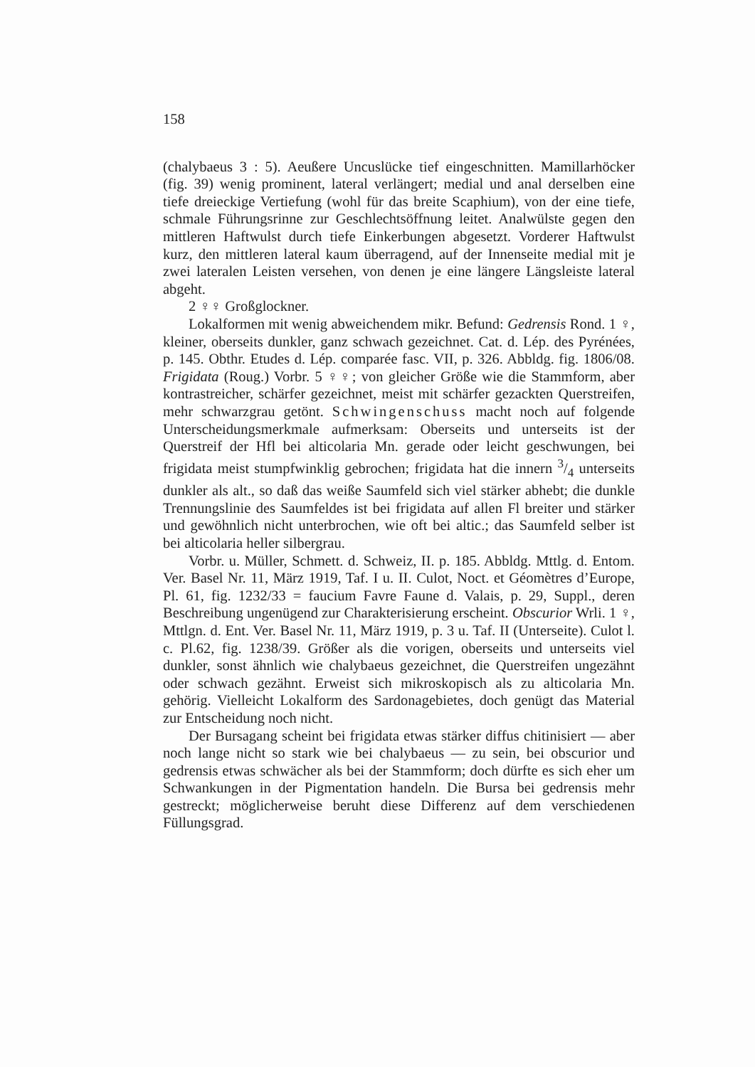158
(chalybaeus 3 : 5). Aeußere Uncuslücke tief eingeschnitten. Mamillarhöcker (fig. 39) wenig prominent, lateral verlängert; medial und anal derselben eine tiefe dreieckige Vertiefung (wohl für das breite Scaphium), von der eine tiefe, schmale Führungsrinne zur Geschlechtsöffnung leitet. Analwülste gegen den mittleren Haftwulst durch tiefe Einkerbungen abgesetzt. Vorderer Haftwulst kurz, den mittleren lateral kaum überragend, auf der Innenseite medial mit je zwei lateralen Leisten versehen, von denen je eine längere Längsleiste lateral abgeht.
2 ♀♀ Großglockner.
Lokalformen mit wenig abweichendem mikr. Befund: Gedrensis Rond. 1 ♀, kleiner, oberseits dunkler, ganz schwach gezeichnet. Cat. d. Lép. des Pyrénées, p. 145. Obthr. Etudes d. Lép. comparée fasc. VII, p. 326. Abbldg. fig. 1806/08. Frigidata (Roug.) Vorbr. 5 ♀♀; von gleicher Größe wie die Stammform, aber kontrastreicher, schärfer gezeichnet, meist mit schärfer gezackten Querstreifen, mehr schwarzgrau getönt. Schwingenschuss macht noch auf folgende Unterscheidungsmerkmale aufmerksam: Oberseits und unterseits ist der Querstreif der Hfl bei alticolaria Mn. gerade oder leicht geschwungen, bei frigidata meist stumpfwinklig gebrochen; frigidata hat die innern 3/4 unterseits dunkler als alt., so daß das weiße Saumfeld sich viel stärker abhebt; die dunkle Trennungslinie des Saumfeldes ist bei frigidata auf allen Fl breiter und stärker und gewöhnlich nicht unterbrochen, wie oft bei altic.; das Saumfeld selber ist bei alticolaria heller silbergrau.
Vorbr. u. Müller, Schmett. d. Schweiz, II. p. 185. Abbldg. Mttlg. d. Entom. Ver. Basel Nr. 11, März 1919, Taf. I u. II. Culot, Noct. et Géomètres d’Europe, Pl. 61, fig. 1232/33 = faucium Favre Faune d. Valais, p. 29, Suppl., deren Beschreibung ungenügend zur Charakterisierung erscheint. Obscurior Wrli. 1 ♀, Mttlgn. d. Ent. Ver. Basel Nr. 11, März 1919, p. 3 u. Taf. II (Unterseite). Culot l. c. Pl.62, fig. 1238/39. Größer als die vorigen, oberseits und unterseits viel dunkler, sonst ähnlich wie chalybaeus gezeichnet, die Querstreifen ungezähnt oder schwach gezähnt. Erweist sich mikroskopisch als zu alticolaria Mn. gehörig. Vielleicht Lokalform des Sardonagebietes, doch genügt das Material zur Entscheidung noch nicht.
Der Bursagang scheint bei frigidata etwas stärker diffus chitinisiert — aber noch lange nicht so stark wie bei chalybaeus — zu sein, bei obscurior und gedrensis etwas schwächer als bei der Stammform; doch dürfte es sich eher um Schwankungen in der Pigmentation handeln. Die Bursa bei gedrensis mehr gestreckt; möglicherweise beruht diese Differenz auf dem verschiedenen Füllungsgrad.